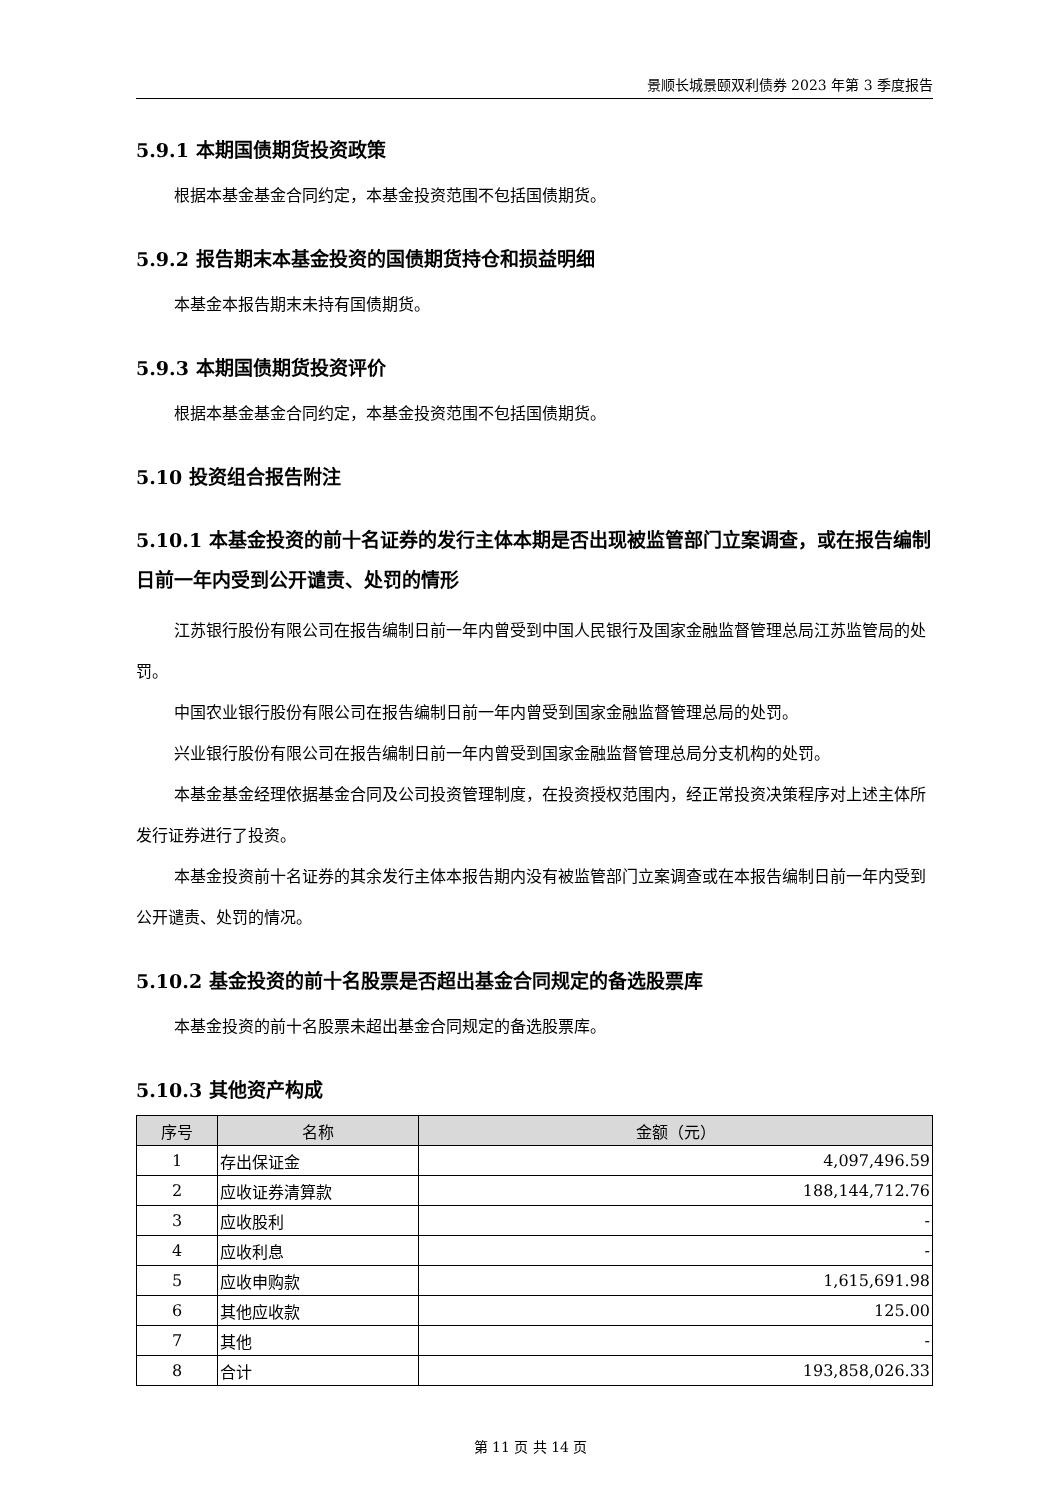景顺长城景颐双利债券 2023 年第 3 季度报告
5.9.1 本期国债期货投资政策
根据本基金基金合同约定，本基金投资范围不包括国债期货。
5.9.2 报告期末本基金投资的国债期货持仓和损益明细
本基金本报告期末未持有国债期货。
5.9.3 本期国债期货投资评价
根据本基金基金合同约定，本基金投资范围不包括国债期货。
5.10 投资组合报告附注
5.10.1 本基金投资的前十名证券的发行主体本期是否出现被监管部门立案调查，或在报告编制日前一年内受到公开谴责、处罚的情形
江苏银行股份有限公司在报告编制日前一年内曾受到中国人民银行及国家金融监督管理总局江苏监管局的处罚。
中国农业银行股份有限公司在报告编制日前一年内曾受到国家金融监督管理总局的处罚。
兴业银行股份有限公司在报告编制日前一年内曾受到国家金融监督管理总局分支机构的处罚。
本基金基金经理依据基金合同及公司投资管理制度，在投资授权范围内，经正常投资决策程序对上述主体所发行证券进行了投资。
本基金投资前十名证券的其余发行主体本报告期内没有被监管部门立案调查或在本报告编制日前一年内受到公开谴责、处罚的情况。
5.10.2 基金投资的前十名股票是否超出基金合同规定的备选股票库
本基金投资的前十名股票未超出基金合同规定的备选股票库。
5.10.3 其他资产构成
| 序号 | 名称 | 金额（元） |
| --- | --- | --- |
| 1 | 存出保证金 | 4,097,496.59 |
| 2 | 应收证券清算款 | 188,144,712.76 |
| 3 | 应收股利 | - |
| 4 | 应收利息 | - |
| 5 | 应收申购款 | 1,615,691.98 |
| 6 | 其他应收款 | 125.00 |
| 7 | 其他 | - |
| 8 | 合计 | 193,858,026.33 |
第 11 页 共 14 页